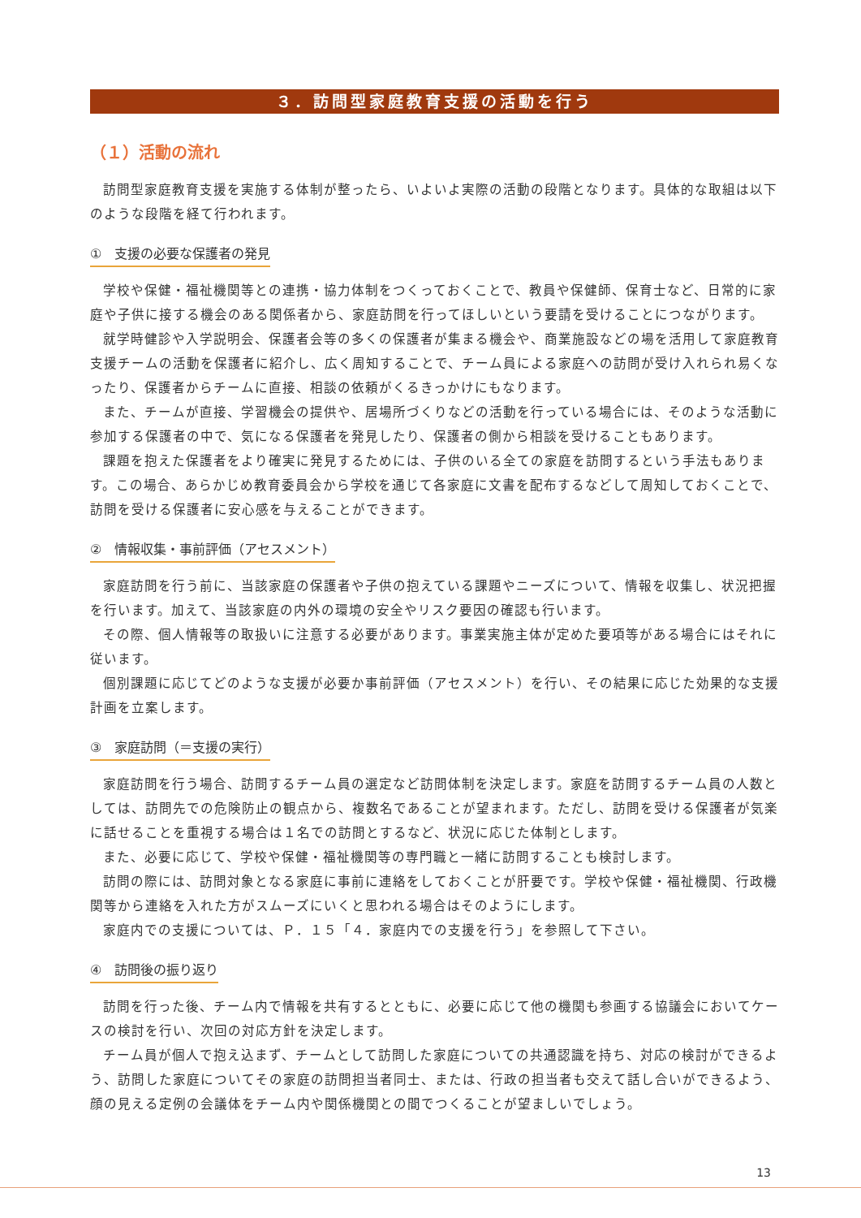３．訪問型家庭教育支援の活動を行う
（１）活動の流れ
訪問型家庭教育支援を実施する体制が整ったら、いよいよ実際の活動の段階となります。具体的な取組は以下のような段階を経て行われます。
①　支援の必要な保護者の発見
学校や保健・福祉機関等との連携・協力体制をつくっておくことで、教員や保健師、保育士など、日常的に家庭や子供に接する機会のある関係者から、家庭訪問を行ってほしいという要請を受けることにつながります。
就学時健診や入学説明会、保護者会等の多くの保護者が集まる機会や、商業施設などの場を活用して家庭教育支援チームの活動を保護者に紹介し、広く周知することで、チーム員による家庭への訪問が受け入れられ易くなったり、保護者からチームに直接、相談の依頼がくるきっかけにもなります。
また、チームが直接、学習機会の提供や、居場所づくりなどの活動を行っている場合には、そのような活動に参加する保護者の中で、気になる保護者を発見したり、保護者の側から相談を受けることもあります。
課題を抱えた保護者をより確実に発見するためには、子供のいる全ての家庭を訪問するという手法もあります。この場合、あらかじめ教育委員会から学校を通じて各家庭に文書を配布するなどして周知しておくことで、訪問を受ける保護者に安心感を与えることができます。
②　情報収集・事前評価（アセスメント）
家庭訪問を行う前に、当該家庭の保護者や子供の抱えている課題やニーズについて、情報を収集し、状況把握を行います。加えて、当該家庭の内外の環境の安全やリスク要因の確認も行います。
その際、個人情報等の取扱いに注意する必要があります。事業実施主体が定めた要項等がある場合にはそれに従います。
個別課題に応じてどのような支援が必要か事前評価（アセスメント）を行い、その結果に応じた効果的な支援計画を立案します。
③　家庭訪問（＝支援の実行）
家庭訪問を行う場合、訪問するチーム員の選定など訪問体制を決定します。家庭を訪問するチーム員の人数としては、訪問先での危険防止の観点から、複数名であることが望まれます。ただし、訪問を受ける保護者が気楽に話せることを重視する場合は１名での訪問とするなど、状況に応じた体制とします。
また、必要に応じて、学校や保健・福祉機関等の専門職と一緒に訪問することも検討します。
訪問の際には、訪問対象となる家庭に事前に連絡をしておくことが肝要です。学校や保健・福祉機関、行政機関等から連絡を入れた方がスムーズにいくと思われる場合はそのようにします。
家庭内での支援については、Ｐ．１５「４．家庭内での支援を行う」を参照して下さい。
④　訪問後の振り返り
訪問を行った後、チーム内で情報を共有するとともに、必要に応じて他の機関も参画する協議会においてケースの検討を行い、次回の対応方針を決定します。
チーム員が個人で抱え込まず、チームとして訪問した家庭についての共通認識を持ち、対応の検討ができるよう、訪問した家庭についてその家庭の訪問担当者同士、または、行政の担当者も交えて話し合いができるよう、顔の見える定例の会議体をチーム内や関係機関との間でつくることが望ましいでしょう。
13